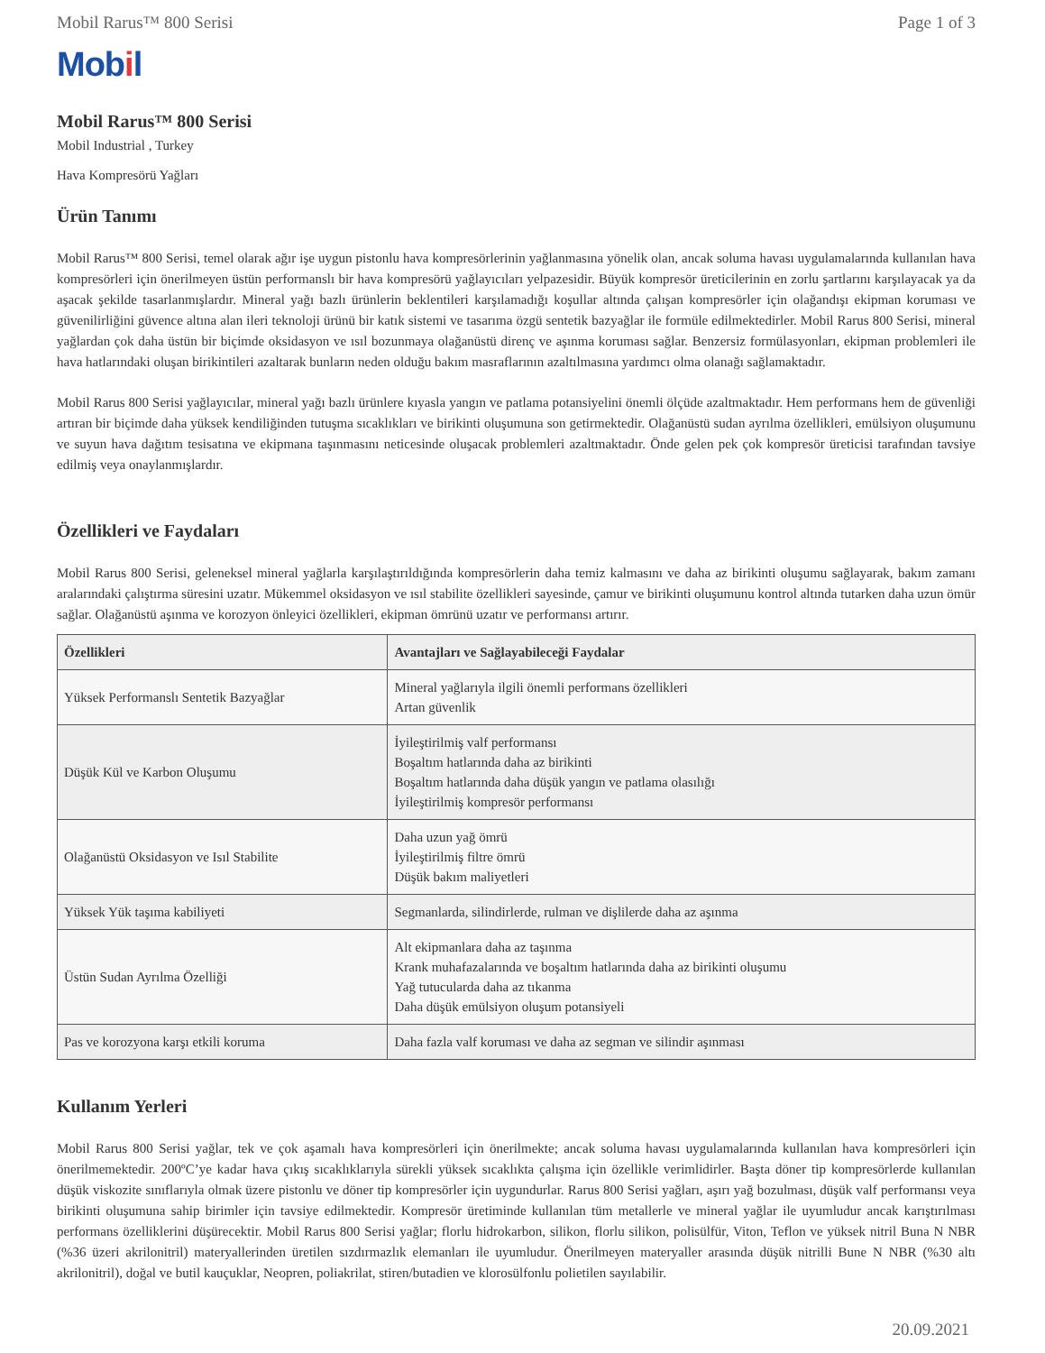Mobil Rarus™ 800 Serisi Page 1 of 3
Mobil
Mobil Rarus™ 800 Serisi
Mobil Industrial , Turkey
Hava Kompresörü Yağları
Ürün Tanımı
Mobil Rarus™ 800 Serisi, temel olarak ağır işe uygun pistonlu hava kompresörlerinin yağlanmasına yönelik olan, ancak soluma havası uygulamalarında kullanılan hava kompresörleri için önerilmeyen üstün performanslı bir hava kompresörü yağlayıcıları yelpazesidir. Büyük kompresör üreticilerinin en zorlu şartlarını karşılayacak ya da aşacak şekilde tasarlanmışlardır. Mineral yağı bazlı ürünlerin beklentileri karşılamadığı koşullar altında çalışan kompresörler için olağandışı ekipman koruması ve güvenilirliğini güvence altına alan ileri teknoloji ürünü bir katık sistemi ve tasarıma özgü sentetik bazyağlar ile formüle edilmektedirler. Mobil Rarus 800 Serisi, mineral yağlardan çok daha üstün bir biçimde oksidasyon ve ısıl bozunmaya olağanüstü direnç ve aşınma koruması sağlar. Benzersiz formülasyonları, ekipman problemleri ile hava hatlarındaki oluşan birikintileri azaltarak bunların neden olduğu bakım masraflarının azaltılmasına yardımcı olma olanağı sağlamaktadır.
Mobil Rarus 800 Serisi yağlayıcılar, mineral yağı bazlı ürünlere kıyasla yangın ve patlama potansiyelini önemli ölçüde azaltmaktadır. Hem performans hem de güvenliği artıran bir biçimde daha yüksek kendiliğinden tutuşma sıcaklıkları ve birikinti oluşumuna son getirmektedir. Olağanüstü sudan ayrılma özellikleri, emülsiyon oluşumunu ve suyun hava dağıtım tesisatına ve ekipmana taşınmasını neticesinde oluşacak problemleri azaltmaktadır. Önde gelen pek çok kompresör üreticisi tarafından tavsiye edilmiş veya onaylanmışlardır.
Özellikleri ve Faydaları
Mobil Rarus 800 Serisi, geleneksel mineral yağlarla karşılaştırıldığında kompresörlerin daha temiz kalmasını ve daha az birikinti oluşumu sağlayarak, bakım zamanı aralarındaki çalıştırma süresini uzatır. Mükemmel oksidasyon ve ısıl stabilite özellikleri sayesinde, çamur ve birikinti oluşumunu kontrol altında tutarken daha uzun ömür sağlar. Olağanüstü aşınma ve korozyon önleyici özellikleri, ekipman ömrünü uzatır ve performansı artırır.
| Özellikleri | Avantajları ve Sağlayabileceği Faydalar |
| --- | --- |
| Yüksek Performanslı Sentetik Bazyağlar | Mineral yağlarıyla ilgili önemli performans özellikleri Artan güvenlik |
| Düşük Kül ve Karbon Oluşumu | İyileştirilmiş valf performansı Boşaltım hatlarında daha az birikinti Boşaltım hatlarında daha düşük yangın ve patlama olasılığı İyileştirilmiş kompresör performansı |
| Olağanüstü Oksidasyon ve Isıl Stabilite | Daha uzun yağ ömrü İyileştirilmiş filtre ömrü Düşük bakım maliyetleri |
| Yüksek Yük taşıma kabiliyeti | Segmanlarda, silindirlerde, rulman ve dişlilerde daha az aşınma |
| Üstün Sudan Ayrılma Özelliği | Alt ekipmanlara daha az taşınma Krank muhafazalarında ve boşaltım hatlarında daha az birikinti oluşumu Yağ tutucularda daha az tıkanma Daha düşük emülsiyon oluşum potansiyeli |
| Pas ve korozyona karşı etkili koruma | Daha fazla valf koruması ve daha az segman ve silindir aşınması |
Kullanım Yerleri
Mobil Rarus 800 Serisi yağlar, tek ve çok aşamalı hava kompresörleri için önerilmekte; ancak soluma havası uygulamalarında kullanılan hava kompresörleri için önerilmemektedir. 200ºC’ye kadar hava çıkış sıcaklıklarıyla sürekli yüksek sıcaklıkta çalışma için özellikle verimlidirler. Başta döner tip kompresörlerde kullanılan düşük viskozite sınıflarıyla olmak üzere pistonlu ve döner tip kompresörler için uygundurlar. Rarus 800 Serisi yağları, aşırı yağ bozulması, düşük valf performansı veya birikinti oluşumuna sahip birimler için tavsiye edilmektedir. Kompresör üretiminde kullanılan tüm metallerle ve mineral yağlar ile uyumludur ancak karıştırılması performans özelliklerini düşürecektir. Mobil Rarus 800 Serisi yağlar; florlu hidrokarbon, silikon, florlu silikon, polisülfür, Viton, Teflon ve yüksek nitril Buna N NBR (%36 üzeri akrilonitril) materyallerinden üretilen sızdırmazlık elemanları ile uyumludur. Önerilmeyen materyaller arasında düşük nitrilli Bune N NBR (%30 altı akrilonitril), doğal ve butil kauçuklar, Neopren, poliakrilat, stiren/butadien ve klorosülfonlu polietilen sayılabilir.
20.09.2021